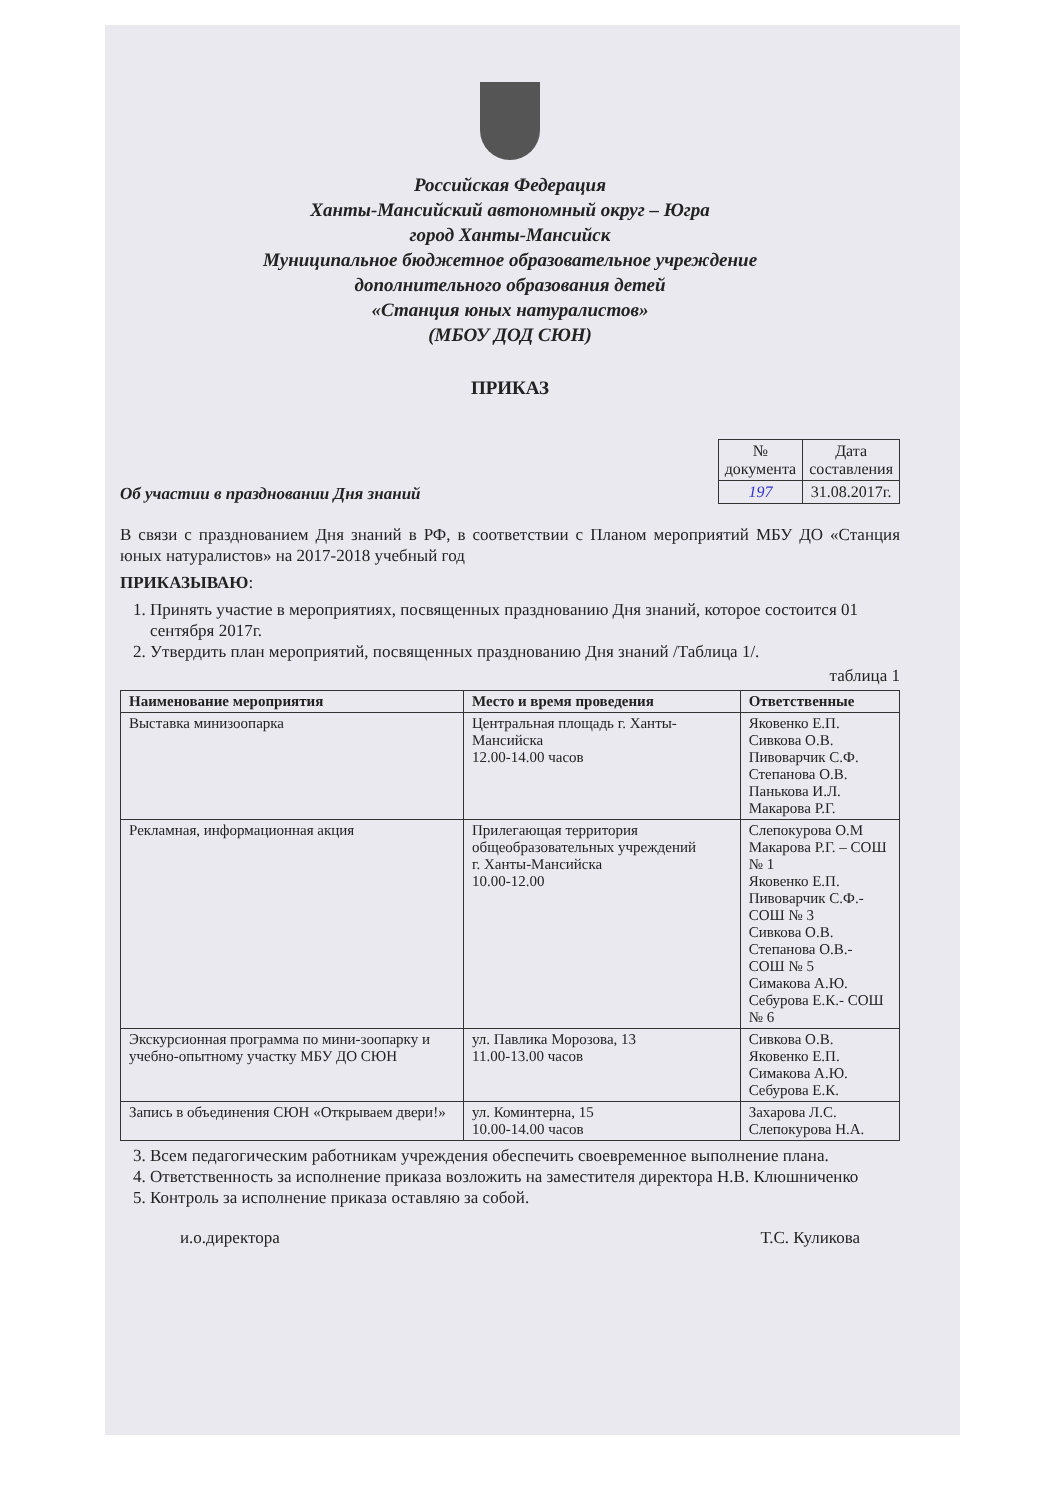Российская Федерация
Ханты-Мансийский автономный округ – Югра
город Ханты-Мансийск
Муниципальное бюджетное образовательное учреждение
дополнительного образования детей
«Станция юных натуралистов»
(МБОУ ДОД СЮН)
ПРИКАЗ
Об участии в праздновании Дня знаний
| № документа | Дата составления |
| 197 | 31.08.2017г. |
В связи с празднованием Дня знаний в РФ, в соответствии с Планом мероприятий МБУ ДО «Станция юных натуралистов» на 2017-2018 учебный год
ПРИКАЗЫВАЮ:
1. Принять участие в мероприятиях, посвященных празднованию Дня знаний, которое состоится 01 сентября 2017г.
2. Утвердить план мероприятий, посвященных празднованию Дня знаний /Таблица 1/.
таблица 1
| Наименование мероприятия | Место и время проведения | Ответственные |
| --- | --- | --- |
| Выставка минизоопарка | Центральная площадь г. Ханты-Мансийска 12.00-14.00 часов | Яковенко Е.П. Сивкова О.В. Пивоварчик С.Ф. Степанова О.В. Панькова И.Л. Макарова Р.Г. |
| Рекламная, информационная акция | Прилегающая территория общеобразовательных учреждений г. Ханты-Мансийска 10.00-12.00 | Слепокурова О.М Макарова Р.Г. – СОШ № 1 Яковенко Е.П. Пивоварчик С.Ф.- СОШ № 3 Сивкова О.В. Степанова О.В.- СОШ № 5 Симакова А.Ю. Себурова Е.К.- СОШ № 6 |
| Экскурсионная программа по мини-зоопарку и учебно-опытному участку МБУ ДО СЮН | ул. Павлика Морозова, 13 11.00-13.00 часов | Сивкова О.В. Яковенко Е.П. Симакова А.Ю. Себурова Е.К. |
| Запись в объединения СЮН «Открываем двери!» | ул. Коминтерна, 15 10.00-14.00 часов | Захарова Л.С. Слепокурова Н.А. |
3. Всем педагогическим работникам учреждения обеспечить своевременное выполнение плана.
4. Ответственность за исполнение приказа возложить на заместителя директора Н.В. Клюшниченко
5. Контроль за исполнение приказа оставляю за собой.
и.о.директора Т.С. Куликова